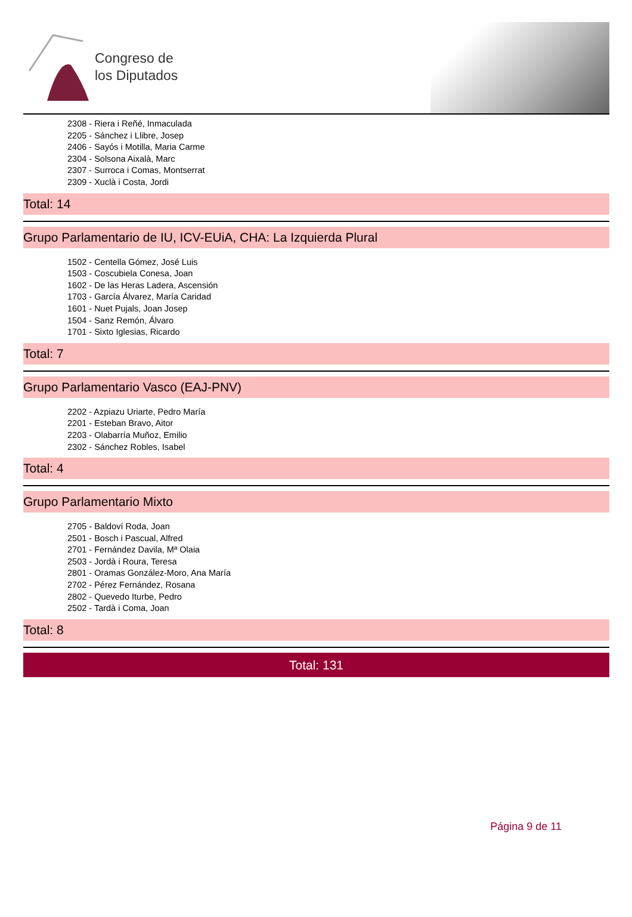Congreso de
los Diputados
2308 - Riera i Reñé, Inmaculada
2205 - Sánchez i Llibre, Josep
2406 - Sayós i Motilla, Maria Carme
2304 - Solsona Aixalà, Marc
2307 - Surroca i Comas, Montserrat
2309 - Xuclà i Costa, Jordi
Total: 14
Grupo Parlamentario de IU, ICV-EUiA, CHA: La Izquierda Plural
1502 - Centella Gómez, José Luis
1503 - Coscubiela Conesa, Joan
1602 - De las Heras Ladera, Ascensión
1703 - García Álvarez, María Caridad
1601 - Nuet Pujals, Joan Josep
1504 - Sanz Remón, Álvaro
1701 - Sixto Iglesias, Ricardo
Total: 7
Grupo Parlamentario Vasco (EAJ-PNV)
2202 - Azpiazu Uriarte, Pedro María
2201 - Esteban Bravo, Aitor
2203 - Olabarría Muñoz, Emilio
2302 - Sánchez Robles, Isabel
Total: 4
Grupo Parlamentario Mixto
2705 - Baldoví Roda, Joan
2501 - Bosch i Pascual, Alfred
2701 - Fernández Davila, Mª Olaia
2503 - Jordà i Roura, Teresa
2801 - Oramas González-Moro, Ana María
2702 - Pérez Fernández, Rosana
2802 - Quevedo Iturbe, Pedro
2502 - Tardà i Coma, Joan
Total: 8
Total: 131
Página 9 de 11